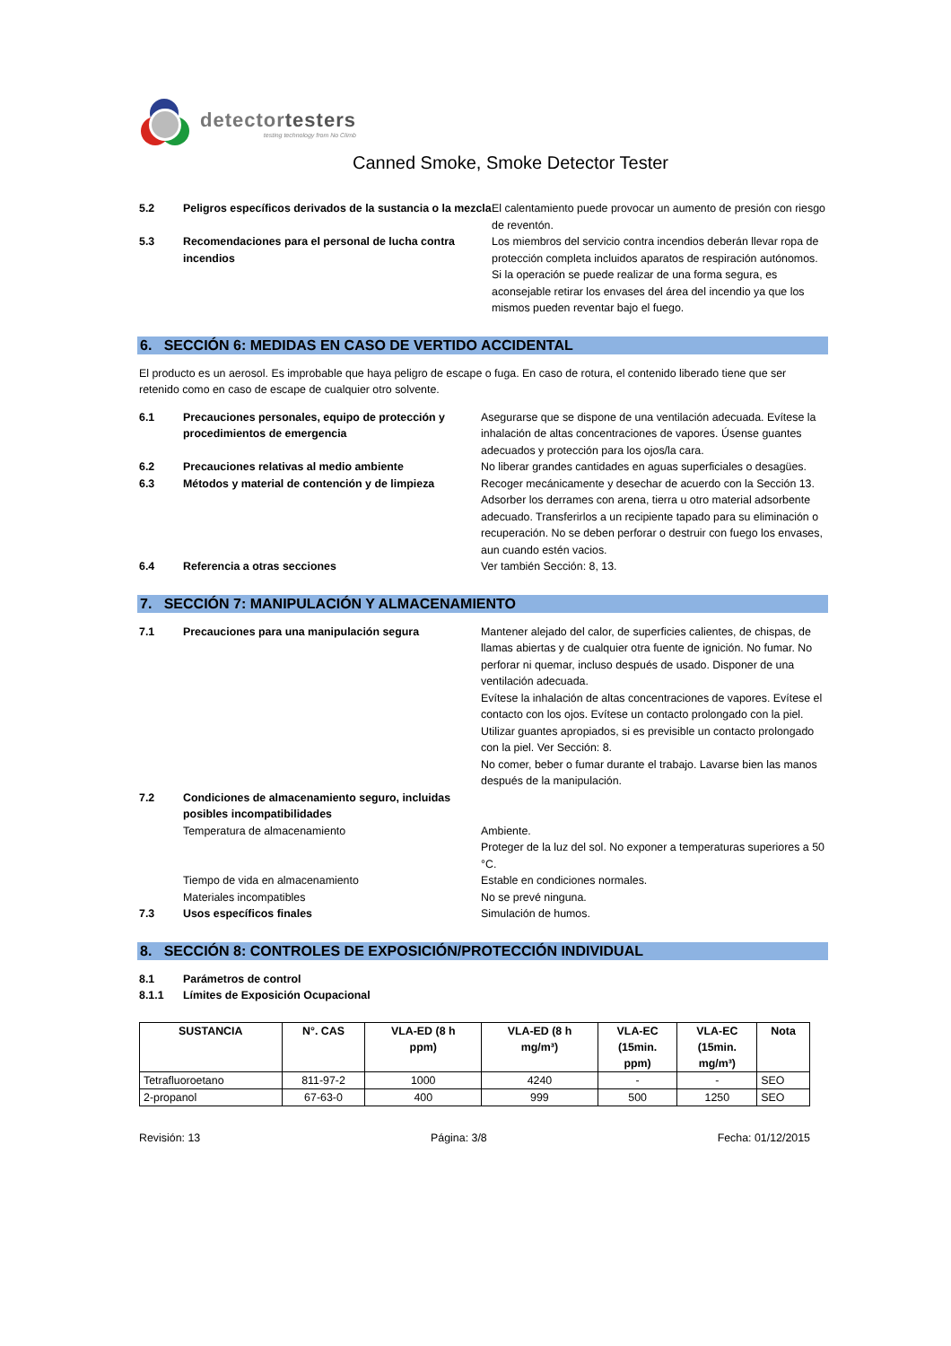detectortesters
testing technology from No Climb
Canned Smoke, Smoke Detector Tester
5.2 Peligros específicos derivados de la sustancia o la mezcla
El calentamiento puede provocar un aumento de presión con riesgo de reventón.
5.3 Recomendaciones para el personal de lucha contra incendios
Los miembros del servicio contra incendios deberán llevar ropa de protección completa incluidos aparatos de respiración autónomos. Si la operación se puede realizar de una forma segura, es aconsejable retirar los envases del área del incendio ya que los mismos pueden reventar bajo el fuego.
6. SECCIÓN 6: MEDIDAS EN CASO DE VERTIDO ACCIDENTAL
El producto es un aerosol. Es improbable que haya peligro de escape o fuga. En caso de rotura, el contenido liberado tiene que ser retenido como en caso de escape de cualquier otro solvente.
6.1 Precauciones personales, equipo de protección y procedimientos de emergencia
Asegurarse que se dispone de una ventilación adecuada. Evítese la inhalación de altas concentraciones de vapores. Úsense guantes adecuados y protección para los ojos/la cara.
6.2 Precauciones relativas al medio ambiente No liberar grandes cantidades en aguas superficiales o desagües.
6.3 Métodos y material de contención y de limpieza
Recoger mecánicamente y desechar de acuerdo con la Sección 13. Adsorber los derrames con arena, tierra u otro material adsorbente adecuado. Transferirlos a un recipiente tapado para su eliminación o recuperación. No se deben perforar o destruir con fuego los envases, aun cuando estén vacios.
6.4 Referencia a otras secciones Ver también Sección: 8, 13.
7. SECCIÓN 7: MANIPULACIÓN Y ALMACENAMIENTO
7.1 Precauciones para una manipulación segura Mantener alejado del calor, de superficies calientes, de chispas, de llamas abiertas y de cualquier otra fuente de ignición. No fumar. No perforar ni quemar, incluso después de usado. Disponer de una ventilación adecuada.
Evítese la inhalación de altas concentraciones de vapores. Evítese el contacto con los ojos. Evítese un contacto prolongado con la piel. Utilizar guantes apropiados, si es previsible un contacto prolongado con la piel. Ver Sección: 8.
No comer, beber o fumar durante el trabajo. Lavarse bien las manos después de la manipulación.
7.2 Condiciones de almacenamiento seguro, incluidas posibles incompatibilidades
Temperatura de almacenamiento Ambiente.
Proteger de la luz del sol. No exponer a temperaturas superiores a 50 °C.
Tiempo de vida en almacenamiento Estable en condiciones normales.
Materiales incompatibles No se prevé ninguna.
7.3 Usos específicos finales Simulación de humos.
8. SECCIÓN 8: CONTROLES DE EXPOSICIÓN/PROTECCIÓN INDIVIDUAL
8.1 Parámetros de control
8.1.1 Límites de Exposición Ocupacional
| SUSTANCIA | N°. CAS | VLA-ED (8 h ppm) | VLA-ED (8 h mg/m³) | VLA-EC (15min. ppm) | VLA-EC (15min. mg/m³) | Nota |
| --- | --- | --- | --- | --- | --- | --- |
| Tetrafluoroetano | 811-97-2 | 1000 | 4240 | - | - | SEO |
| 2-propanol | 67-63-0 | 400 | 999 | 500 | 1250 | SEO |
Revisión: 13 Página: 3/8 Fecha: 01/12/2015